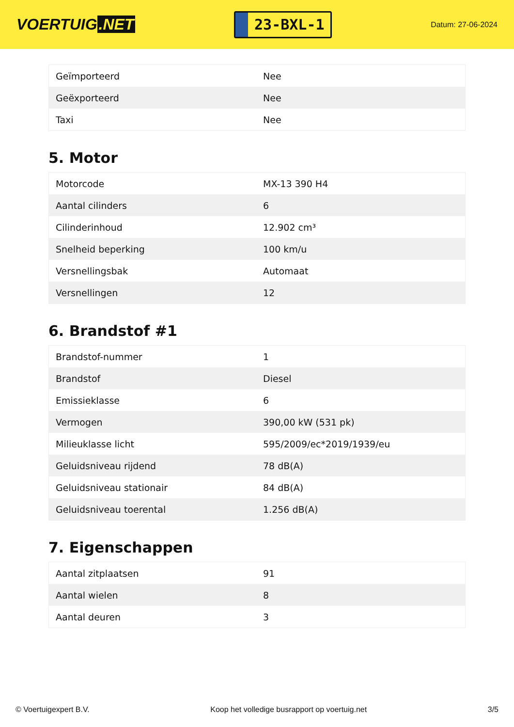VOERTUIG.NET
23-BXL-1
Datum: 27-06-2024
| Geïmporteerd | Nee |
| Geëxporteerd | Nee |
| Taxi | Nee |
5. Motor
| Motorcode | MX-13 390 H4 |
| Aantal cilinders | 6 |
| Cilinderinhoud | 12.902 cm³ |
| Snelheid beperking | 100 km/u |
| Versnellingsbak | Automaat |
| Versnellingen | 12 |
6. Brandstof #1
| Brandstof-nummer | 1 |
| Brandstof | Diesel |
| Emissieklasse | 6 |
| Vermogen | 390,00 kW (531 pk) |
| Milieuklasse licht | 595/2009/ec*2019/1939/eu |
| Geluidsniveau rijdend | 78 dB(A) |
| Geluidsniveau stationair | 84 dB(A) |
| Geluidsniveau toerental | 1.256 dB(A) |
7. Eigenschappen
| Aantal zitplaatsen | 91 |
| Aantal wielen | 8 |
| Aantal deuren | 3 |
© Voertuigexpert B.V. Koop het volledige busrapport op voertuig.net 3/5